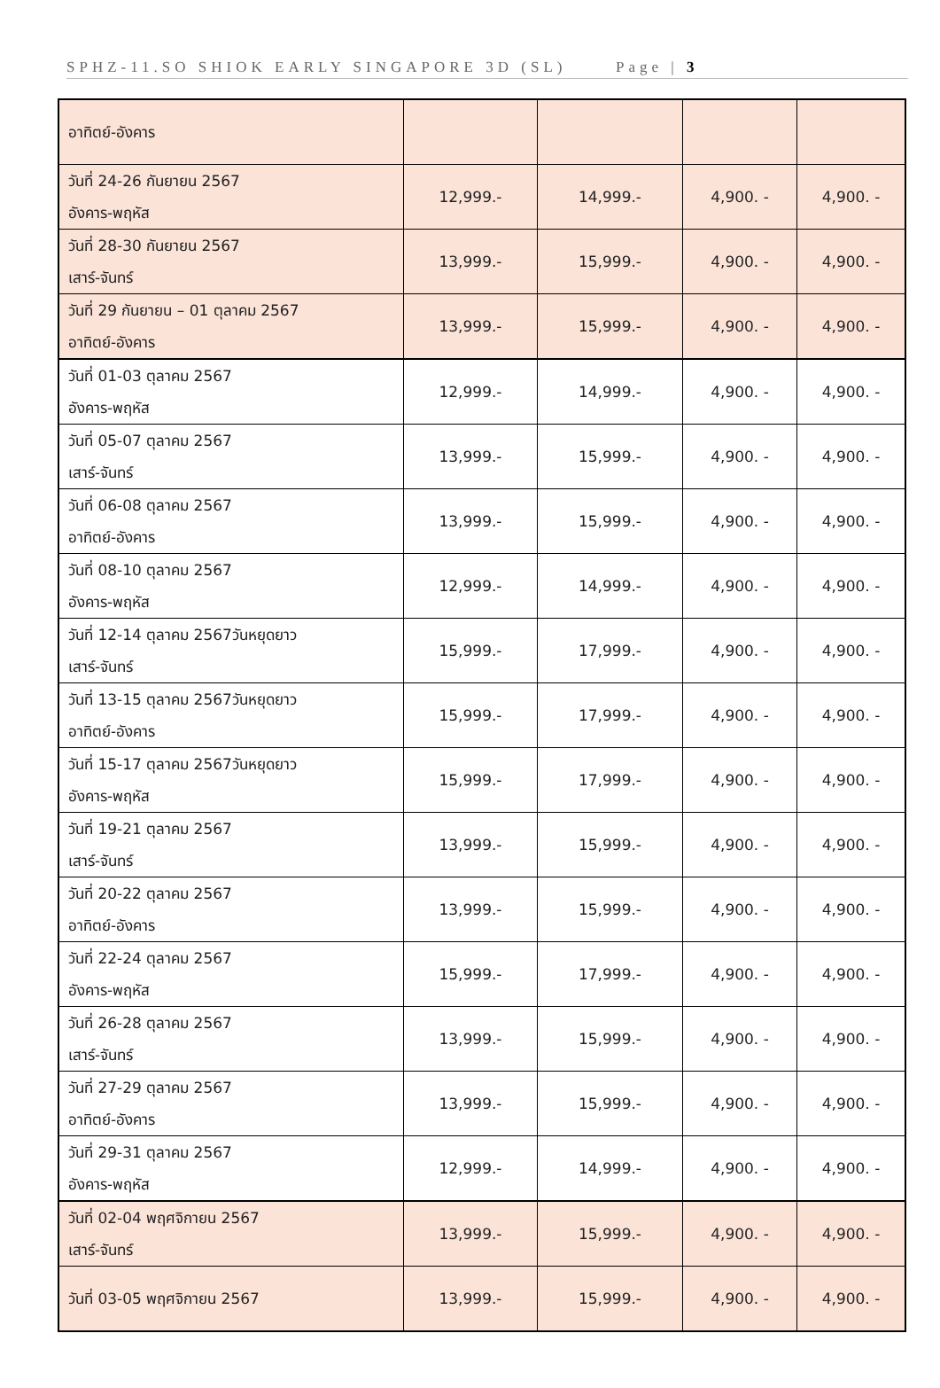SPHZ-11.SO SHIOK EARLY SINGAPORE 3D (SL) Page | 3
| อาทิตย์-อังคาร | | | | |
| วันที่ 24-26 กันยายน 2567 อังคาร-พฤหัส | 12,999.- | 14,999.- | 4,900. - | 4,900. - |
| วันที่ 28-30 กันยายน 2567 เสาร์-จันทร์ | 13,999.- | 15,999.- | 4,900. - | 4,900. - |
| วันที่ 29 กันยายน – 01 ตุลาคม 2567 อาทิตย์-อังคาร | 13,999.- | 15,999.- | 4,900. - | 4,900. - |
| วันที่ 01-03 ตุลาคม 2567 อังคาร-พฤหัส | 12,999.- | 14,999.- | 4,900. - | 4,900. - |
| วันที่ 05-07 ตุลาคม 2567 เสาร์-จันทร์ | 13,999.- | 15,999.- | 4,900. - | 4,900. - |
| วันที่ 06-08 ตุลาคม 2567 อาทิตย์-อังคาร | 13,999.- | 15,999.- | 4,900. - | 4,900. - |
| วันที่ 08-10 ตุลาคม 2567 อังคาร-พฤหัส | 12,999.- | 14,999.- | 4,900. - | 4,900. - |
| วันที่ 12-14 ตุลาคม 2567วันหยุดยาว เสาร์-จันทร์ | 15,999.- | 17,999.- | 4,900. - | 4,900. - |
| วันที่ 13-15 ตุลาคม 2567วันหยุดยาว อาทิตย์-อังคาร | 15,999.- | 17,999.- | 4,900. - | 4,900. - |
| วันที่ 15-17 ตุลาคม 2567วันหยุดยาว อังคาร-พฤหัส | 15,999.- | 17,999.- | 4,900. - | 4,900. - |
| วันที่ 19-21 ตุลาคม 2567 เสาร์-จันทร์ | 13,999.- | 15,999.- | 4,900. - | 4,900. - |
| วันที่ 20-22 ตุลาคม 2567 อาทิตย์-อังคาร | 13,999.- | 15,999.- | 4,900. - | 4,900. - |
| วันที่ 22-24 ตุลาคม 2567 อังคาร-พฤหัส | 15,999.- | 17,999.- | 4,900. - | 4,900. - |
| วันที่ 26-28 ตุลาคม 2567 เสาร์-จันทร์ | 13,999.- | 15,999.- | 4,900. - | 4,900. - |
| วันที่ 27-29 ตุลาคม 2567 อาทิตย์-อังคาร | 13,999.- | 15,999.- | 4,900. - | 4,900. - |
| วันที่ 29-31 ตุลาคม 2567 อังคาร-พฤหัส | 12,999.- | 14,999.- | 4,900. - | 4,900. - |
| วันที่ 02-04 พฤศจิกายน 2567 เสาร์-จันทร์ | 13,999.- | 15,999.- | 4,900. - | 4,900. - |
| วันที่ 03-05 พฤศจิกายน 2567 | 13,999.- | 15,999.- | 4,900. - | 4,900. - |